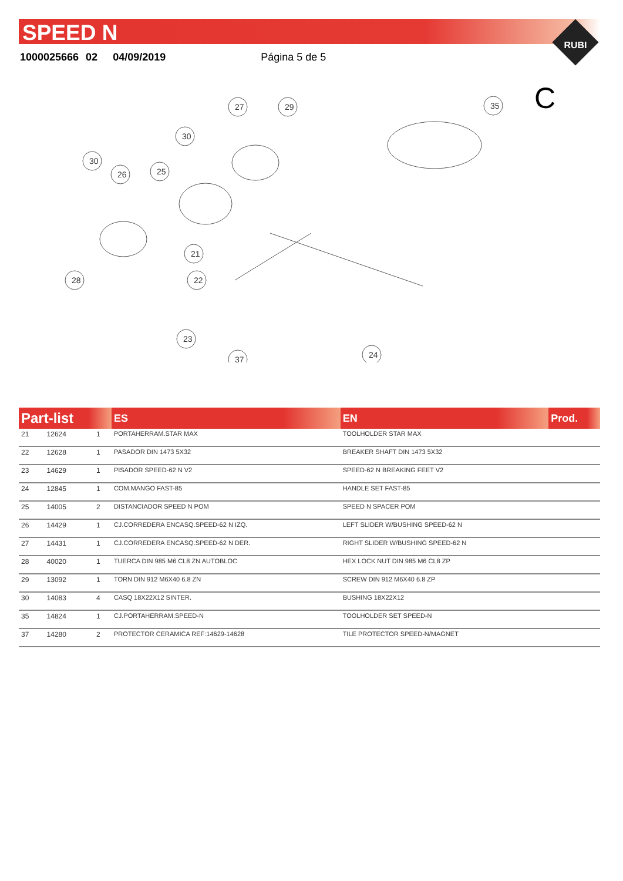SPEED N
1000025666 02 04/09/2019 Página 5 de 5
RUBI
C
27
29
30
30
26
25
21
22
28
23
37
24
35
| Part-list | | | ES | EN | Prod. |
| --- | --- | --- | --- | --- | --- |
| 21 | 12624 | 1 | PORTAHERRAM.STAR MAX | TOOLHOLDER STAR MAX | |
| 22 | 12628 | 1 | PASADOR DIN 1473 5X32 | BREAKER SHAFT DIN 1473 5X32 | |
| 23 | 14629 | 1 | PISADOR SPEED-62 N V2 | SPEED-62 N BREAKING FEET V2 | |
| 24 | 12845 | 1 | COM.MANGO FAST-85 | HANDLE SET FAST-85 | |
| 25 | 14005 | 2 | DISTANCIADOR SPEED N POM | SPEED N SPACER POM | |
| 26 | 14429 | 1 | CJ.CORREDERA ENCASQ.SPEED-62 N IZQ. | LEFT SLIDER W/BUSHING SPEED-62 N | |
| 27 | 14431 | 1 | CJ.CORREDERA ENCASQ.SPEED-62 N DER. | RIGHT SLIDER W/BUSHING SPEED-62 N | |
| 28 | 40020 | 1 | TUERCA DIN 985 M6 CL8 ZN AUTOBLOC | HEX LOCK NUT DIN 985 M6 CL8 ZP | |
| 29 | 13092 | 1 | TORN DIN 912 M6X40 6.8 ZN | SCREW DIN 912 M6X40 6.8 ZP | |
| 30 | 14083 | 4 | CASQ 18X22X12 SINTER. | BUSHING 18X22X12 | |
| 35 | 14824 | 1 | CJ.PORTAHERRAM.SPEED-N | TOOLHOLDER SET SPEED-N | |
| 37 | 14280 | 2 | PROTECTOR CERAMICA REF:14629-14628 | TILE PROTECTOR SPEED-N/MAGNET | |